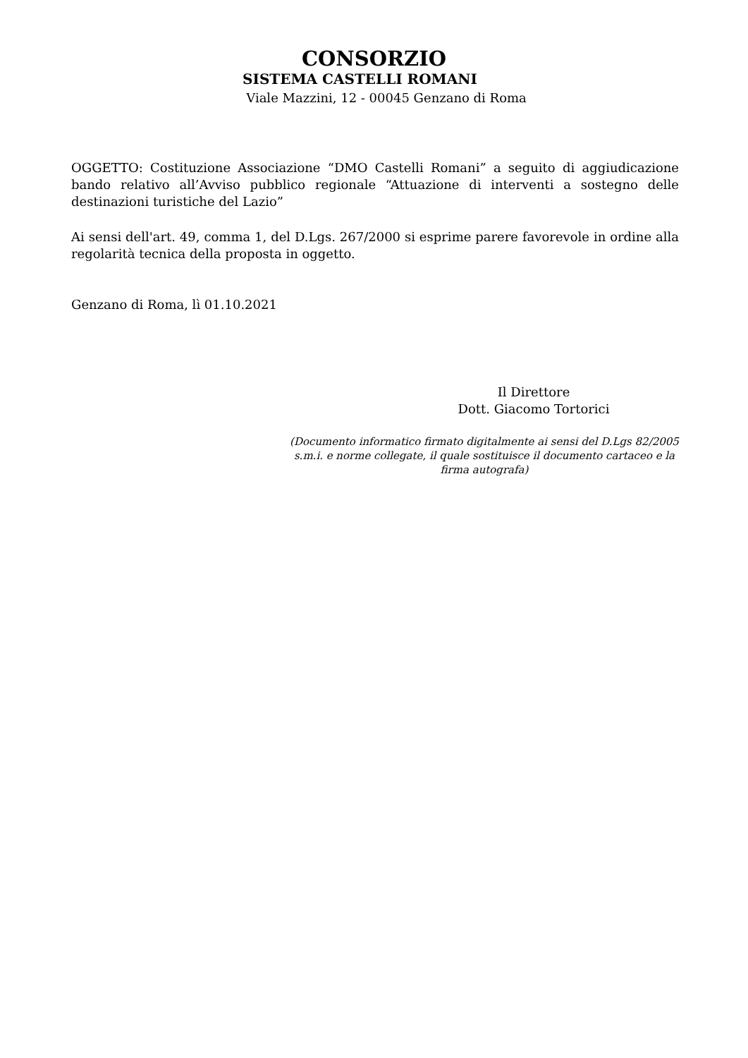CONSORZIO
SISTEMA CASTELLI ROMANI
Viale Mazzini, 12 - 00045 Genzano di Roma
OGGETTO: Costituzione Associazione “DMO Castelli Romani” a seguito di aggiudicazione bando relativo all’Avviso pubblico regionale “Attuazione di interventi a sostegno delle destinazioni turistiche del Lazio”
Ai sensi dell'art. 49, comma 1, del D.Lgs. 267/2000 si esprime parere favorevole in ordine alla regolarità tecnica della proposta in oggetto.
Genzano di Roma, lì 01.10.2021
Il Direttore
Dott. Giacomo Tortorici
(Documento informatico firmato digitalmente ai sensi del D.Lgs 82/2005 s.m.i. e norme collegate, il quale sostituisce il documento cartaceo e la firma autografa)